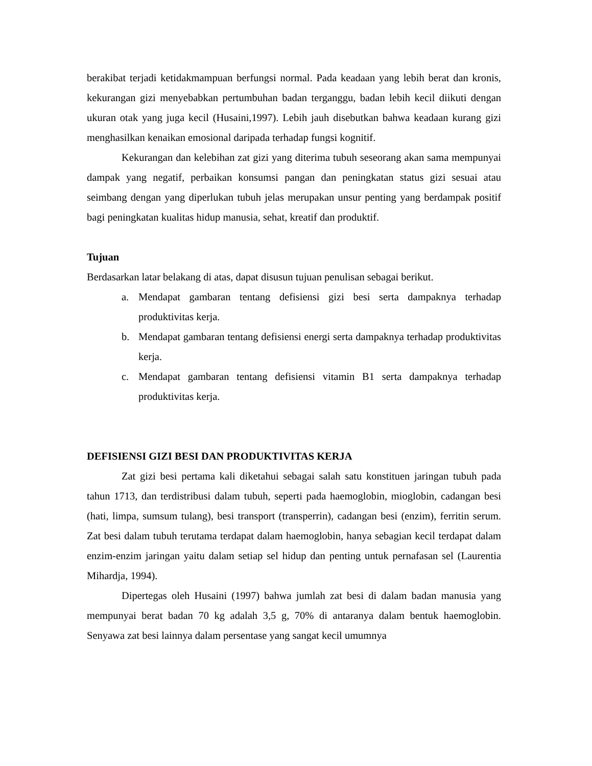berakibat terjadi ketidakmampuan berfungsi normal. Pada keadaan yang lebih berat dan kronis, kekurangan gizi menyebabkan pertumbuhan badan terganggu, badan lebih kecil diikuti dengan ukuran otak yang juga kecil (Husaini,1997). Lebih jauh disebutkan bahwa keadaan kurang gizi menghasilkan kenaikan emosional daripada terhadap fungsi kognitif.
Kekurangan dan kelebihan zat gizi yang diterima tubuh seseorang akan sama mempunyai dampak yang negatif, perbaikan konsumsi pangan dan peningkatan status gizi sesuai atau seimbang dengan yang diperlukan tubuh jelas merupakan unsur penting yang berdampak positif bagi peningkatan kualitas hidup manusia, sehat, kreatif dan produktif.
Tujuan
Berdasarkan latar belakang di atas, dapat disusun tujuan penulisan sebagai berikut.
a. Mendapat gambaran tentang defisiensi gizi besi serta dampaknya terhadap produktivitas kerja.
b. Mendapat gambaran tentang defisiensi energi serta dampaknya terhadap produktivitas kerja.
c. Mendapat gambaran tentang defisiensi vitamin B1 serta dampaknya terhadap produktivitas kerja.
DEFISIENSI GIZI BESI DAN PRODUKTIVITAS KERJA
Zat gizi besi pertama kali diketahui sebagai salah satu konstituen jaringan tubuh pada tahun 1713, dan terdistribusi dalam tubuh, seperti pada haemoglobin, mioglobin, cadangan besi (hati, limpa, sumsum tulang), besi transport (transperrin), cadangan besi (enzim), ferritin serum. Zat besi dalam tubuh terutama terdapat dalam haemoglobin, hanya sebagian kecil terdapat dalam enzim-enzim jaringan yaitu dalam setiap sel hidup dan penting untuk pernafasan sel (Laurentia Mihardja, 1994).
Dipertegas oleh Husaini (1997) bahwa jumlah zat besi di dalam badan manusia yang mempunyai berat badan 70 kg adalah 3,5 g, 70% di antaranya dalam bentuk haemoglobin. Senyawa zat besi lainnya dalam persentase yang sangat kecil umumnya